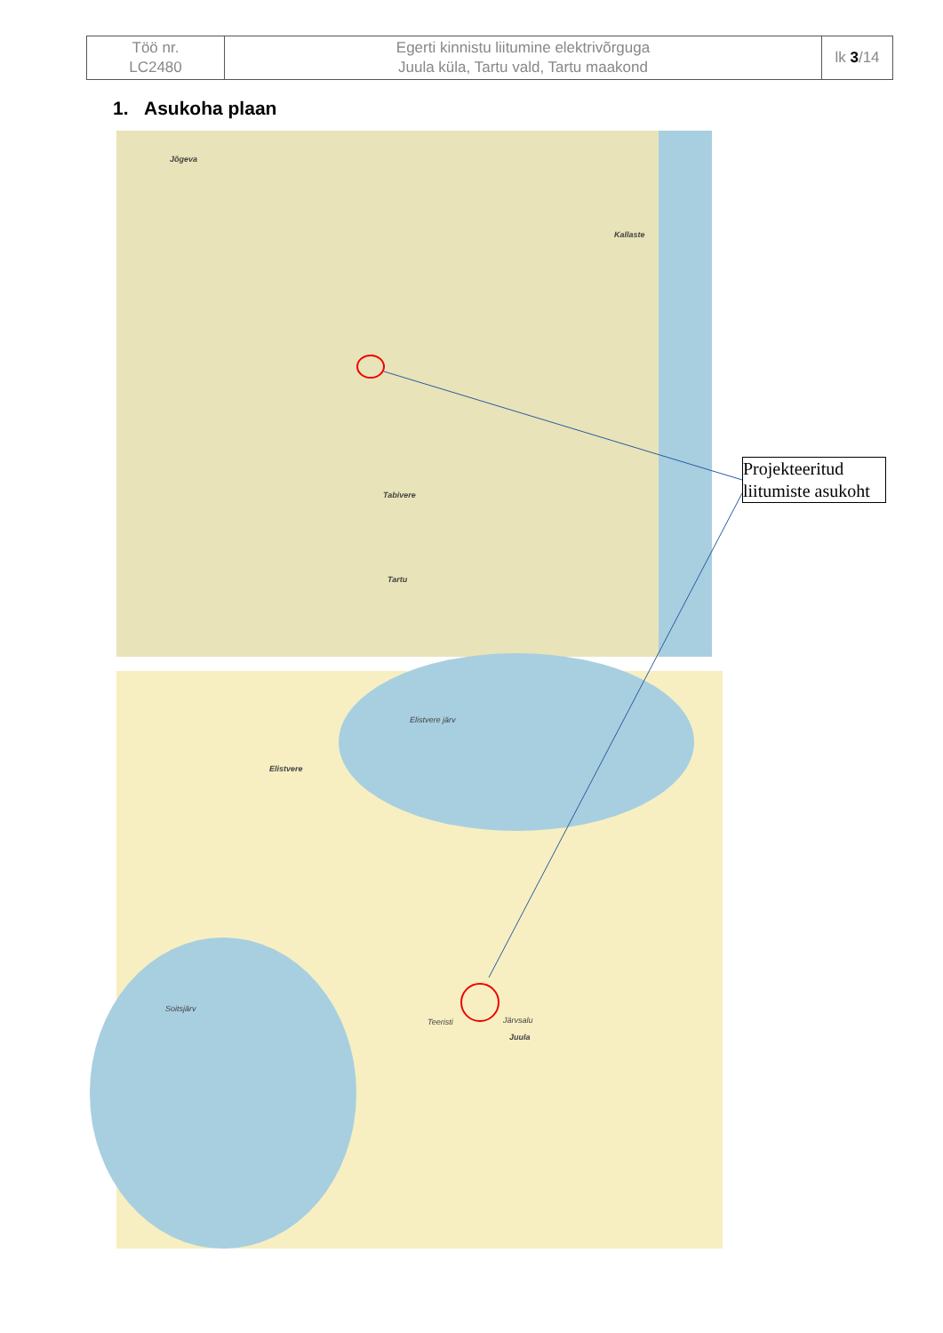| Töö nr. LC2480 | Egerti kinnistu liitumine elektrivõrguga Juula küla, Tartu vald, Tartu maakond | lk 3 /14 |
1. Asukoha plaan
Jõgeva
Tabivere
Tartu
Kallaste
Elistvere järv
Soitsjärv
Elistvere
Juula
Teeristi Järvsalu
Projekteeritud liitumiste asukoht